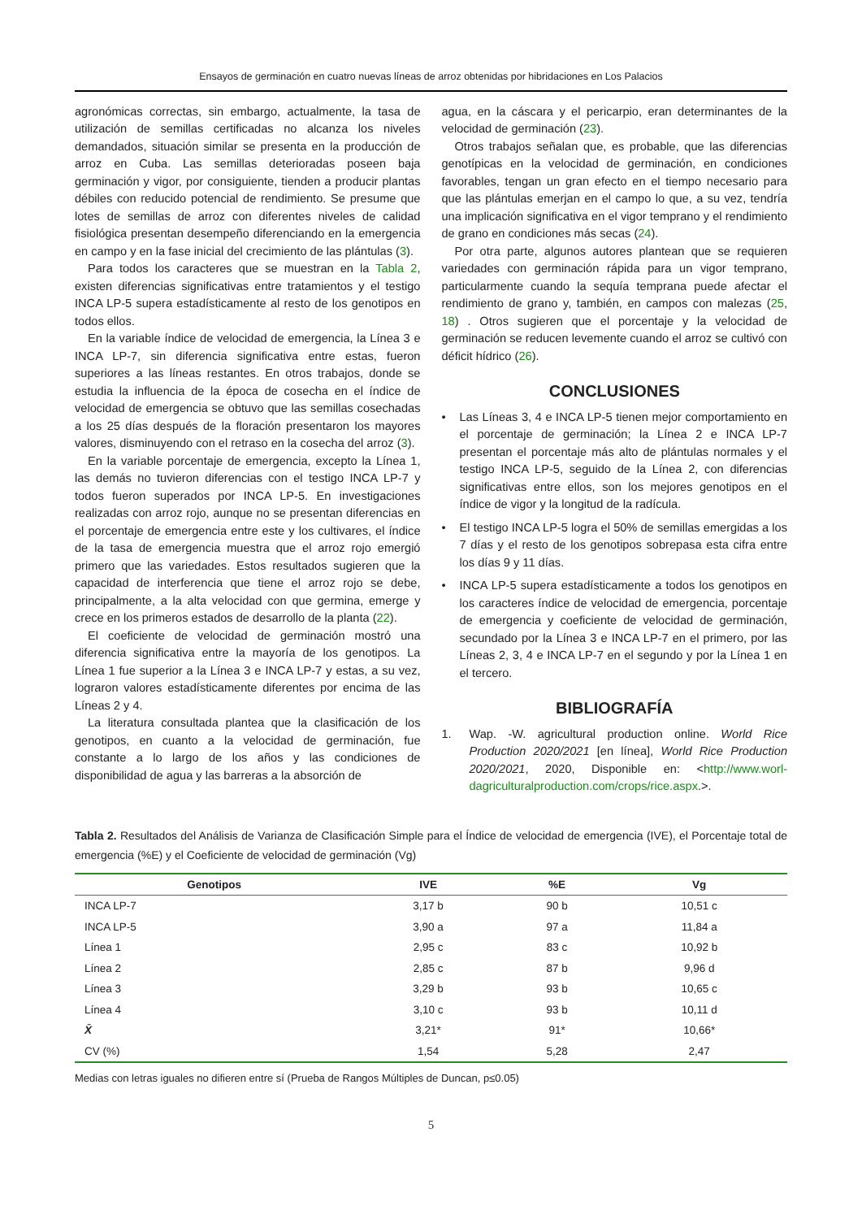Ensayos de germinación en cuatro nuevas líneas de arroz obtenidas por hibridaciones en Los Palacios
agronómicas correctas, sin embargo, actualmente, la tasa de utilización de semillas certificadas no alcanza los niveles demandados, situación similar se presenta en la producción de arroz en Cuba. Las semillas deterioradas poseen baja germinación y vigor, por consiguiente, tienden a producir plantas débiles con reducido potencial de rendimiento. Se presume que lotes de semillas de arroz con diferentes niveles de calidad fisiológica presentan desempeño diferenciando en la emergencia en campo y en la fase inicial del crecimiento de las plántulas (3).
Para todos los caracteres que se muestran en la Tabla 2, existen diferencias significativas entre tratamientos y el testigo INCA LP-5 supera estadísticamente al resto de los genotipos en todos ellos.
En la variable índice de velocidad de emergencia, la Línea 3 e INCA LP-7, sin diferencia significativa entre estas, fueron superiores a las líneas restantes. En otros trabajos, donde se estudia la influencia de la época de cosecha en el índice de velocidad de emergencia se obtuvo que las semillas cosechadas a los 25 días después de la floración presentaron los mayores valores, disminuyendo con el retraso en la cosecha del arroz (3).
En la variable porcentaje de emergencia, excepto la Línea 1, las demás no tuvieron diferencias con el testigo INCA LP-7 y todos fueron superados por INCA LP-5. En investigaciones realizadas con arroz rojo, aunque no se presentan diferencias en el porcentaje de emergencia entre este y los cultivares, el índice de la tasa de emergencia muestra que el arroz rojo emergió primero que las variedades. Estos resultados sugieren que la capacidad de interferencia que tiene el arroz rojo se debe, principalmente, a la alta velocidad con que germina, emerge y crece en los primeros estados de desarrollo de la planta (22).
El coeficiente de velocidad de germinación mostró una diferencia significativa entre la mayoría de los genotipos. La Línea 1 fue superior a la Línea 3 e INCA LP-7 y estas, a su vez, lograron valores estadísticamente diferentes por encima de las Líneas 2 y 4.
La literatura consultada plantea que la clasificación de los genotipos, en cuanto a la velocidad de germinación, fue constante a lo largo de los años y las condiciones de disponibilidad de agua y las barreras a la absorción de
agua, en la cáscara y el pericarpio, eran determinantes de la velocidad de germinación (23).
Otros trabajos señalan que, es probable, que las diferencias genotípicas en la velocidad de germinación, en condiciones favorables, tengan un gran efecto en el tiempo necesario para que las plántulas emerjan en el campo lo que, a su vez, tendría una implicación significativa en el vigor temprano y el rendimiento de grano en condiciones más secas (24).
Por otra parte, algunos autores plantean que se requieren variedades con germinación rápida para un vigor temprano, particularmente cuando la sequía temprana puede afectar el rendimiento de grano y, también, en campos con malezas (25, 18) . Otros sugieren que el porcentaje y la velocidad de germinación se reducen levemente cuando el arroz se cultivó con déficit hídrico (26).
CONCLUSIONES
• Las Líneas 3, 4 e INCA LP-5 tienen mejor comportamiento en el porcentaje de germinación; la Línea 2 e INCA LP-7 presentan el porcentaje más alto de plántulas normales y el testigo INCA LP-5, seguido de la Línea 2, con diferencias significativas entre ellos, son los mejores genotipos en el índice de vigor y la longitud de la radícula.
• El testigo INCA LP-5 logra el 50% de semillas emergidas a los 7 días y el resto de los genotipos sobrepasa esta cifra entre los días 9 y 11 días.
• INCA LP-5 supera estadísticamente a todos los genotipos en los caracteres índice de velocidad de emergencia, porcentaje de emergencia y coeficiente de velocidad de germinación, secundado por la Línea 3 e INCA LP-7 en el primero, por las Líneas 2, 3, 4 e INCA LP-7 en el segundo y por la Línea 1 en el tercero.
BIBLIOGRAFÍA
1. Wap. -W. agricultural production online. World Rice Production 2020/2021 [en línea], World Rice Production 2020/2021, 2020, Disponible en: <http://www.worl-dagriculturalproduction.com/crops/rice.aspx.>.
Tabla 2. Resultados del Análisis de Varianza de Clasificación Simple para el Índice de velocidad de emergencia (IVE), el Porcentaje total de emergencia (%E) y el Coeficiente de velocidad de germinación (Vg)
| Genotipos | IVE | %E | Vg |
| --- | --- | --- | --- |
| INCA LP-7 | 3,17 b | 90 b | 10,51 c |
| INCA LP-5 | 3,90 a | 97 a | 11,84 a |
| Línea 1 | 2,95 c | 83 c | 10,92 b |
| Línea 2 | 2,85 c | 87 b | 9,96 d |
| Línea 3 | 3,29 b | 93 b | 10,65 c |
| Línea 4 | 3,10 c | 93 b | 10,11 d |
| X̄ | 3,21* | 91* | 10,66* |
| CV (%) | 1,54 | 5,28 | 2,47 |
Medias con letras iguales no difieren entre sí (Prueba de Rangos Múltiples de Duncan, p≤0.05)
5